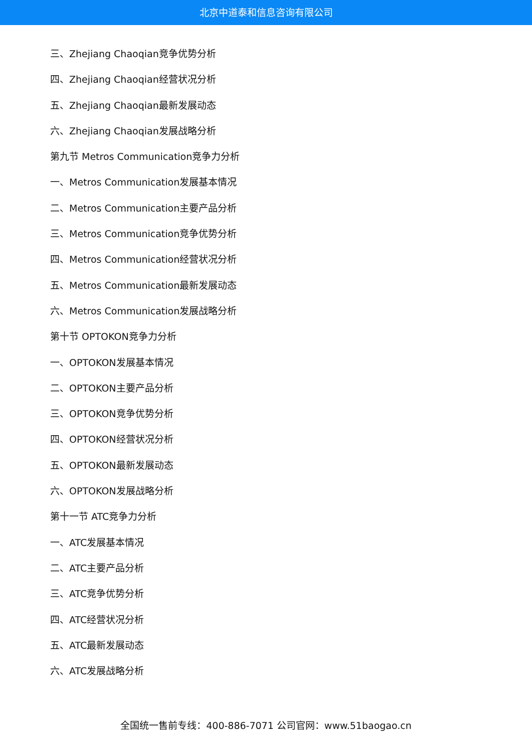北京中道泰和信息咨询有限公司
三、Zhejiang Chaoqian竞争优势分析
四、Zhejiang Chaoqian经营状况分析
五、Zhejiang Chaoqian最新发展动态
六、Zhejiang Chaoqian发展战略分析
第九节 Metros Communication竞争力分析
一、Metros Communication发展基本情况
二、Metros Communication主要产品分析
三、Metros Communication竞争优势分析
四、Metros Communication经营状况分析
五、Metros Communication最新发展动态
六、Metros Communication发展战略分析
第十节 OPTOKON竞争力分析
一、OPTOKON发展基本情况
二、OPTOKON主要产品分析
三、OPTOKON竞争优势分析
四、OPTOKON经营状况分析
五、OPTOKON最新发展动态
六、OPTOKON发展战略分析
第十一节 ATC竞争力分析
一、ATC发展基本情况
二、ATC主要产品分析
三、ATC竞争优势分析
四、ATC经营状况分析
五、ATC最新发展动态
六、ATC发展战略分析
全国统一售前专线：400-886-7071 公司官网：www.51baogao.cn